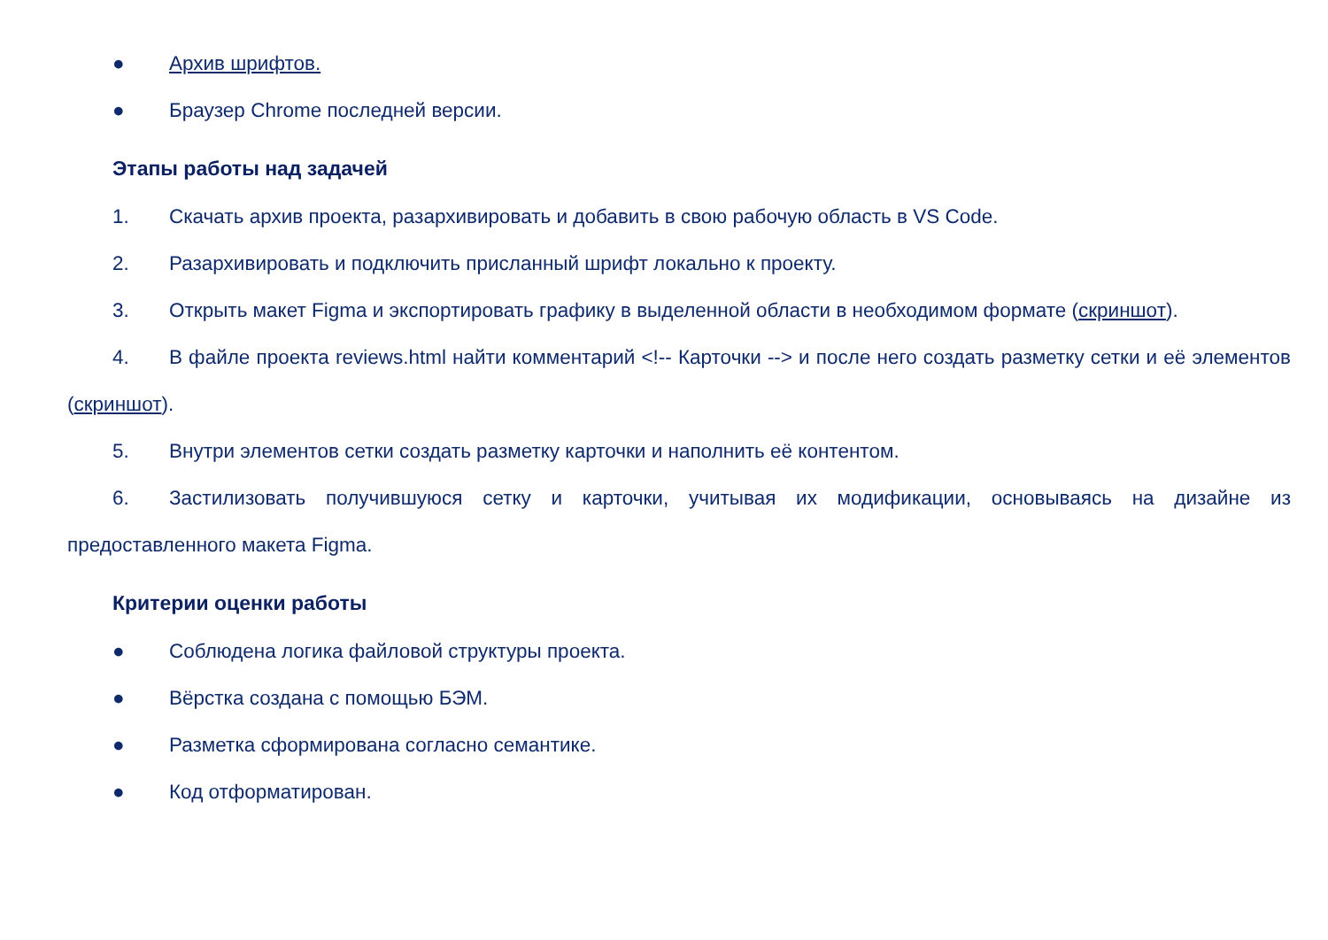● Архив шрифтов.
● Браузер Chrome последней версии.
Этапы работы над задачей
1. Скачать архив проекта, разархивировать и добавить в свою рабочую область в VS Code.
2. Разархивировать и подключить присланный шрифт локально к проекту.
3. Открыть макет Figma и экспортировать графику в выделенной области в необходимом формате (скриншот).
4. В файле проекта reviews.html найти комментарий <!-- Карточки --> и после него создать разметку сетки и её элементов (скриншот).
5. Внутри элементов сетки создать разметку карточки и наполнить её контентом.
6. Застилизовать получившуюся сетку и карточки, учитывая их модификации, основываясь на дизайне из предоставленного макета Figma.
Критерии оценки работы
● Соблюдена логика файловой структуры проекта.
● Вёрстка создана с помощью БЭМ.
● Разметка сформирована согласно семантике.
● Код отформатирован.